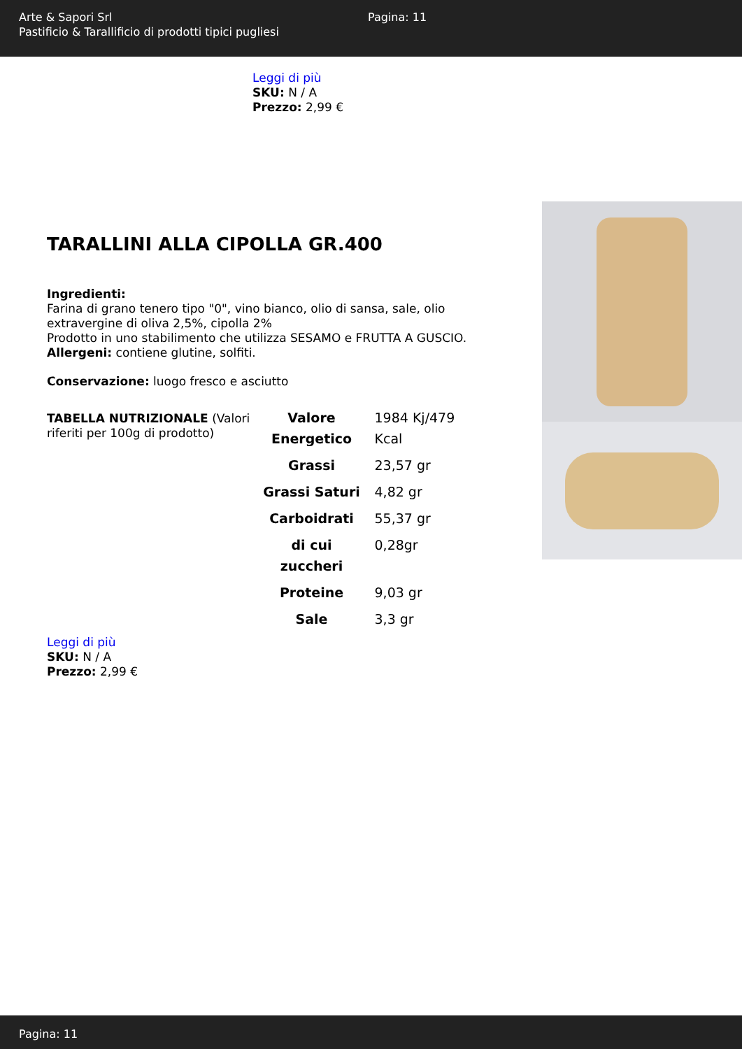Arte & Sapori Srl
Pastificio & Tarallificio di prodotti tipici pugliesi
Pagina: 11
Leggi di più
SKU: N / A
Prezzo: 2,99 €
TARALLINI ALLA CIPOLLA GR.400
Ingredienti:
Farina di grano tenero tipo "0", vino bianco, olio di sansa, sale, olio extravergine di oliva 2,5%, cipolla 2%
Prodotto in uno stabilimento che utilizza SESAMO e FRUTTA A GUSCIO.
Allergeni: contiene glutine, solfiti.
Conservazione: luogo fresco e asciutto
TABELLA NUTRIZIONALE (Valori riferiti per 100g di prodotto)
| Valore Energetico | 1984 Kj/479 Kcal |
| Grassi | 23,57 gr |
| Grassi Saturi | 4,82 gr |
| Carboidrati | 55,37 gr |
| di cui zuccheri | 0,28gr |
| Proteine | 9,03 gr |
| Sale | 3,3 gr |
Leggi di più
SKU: N / A
Prezzo: 2,99 €
Pagina: 11